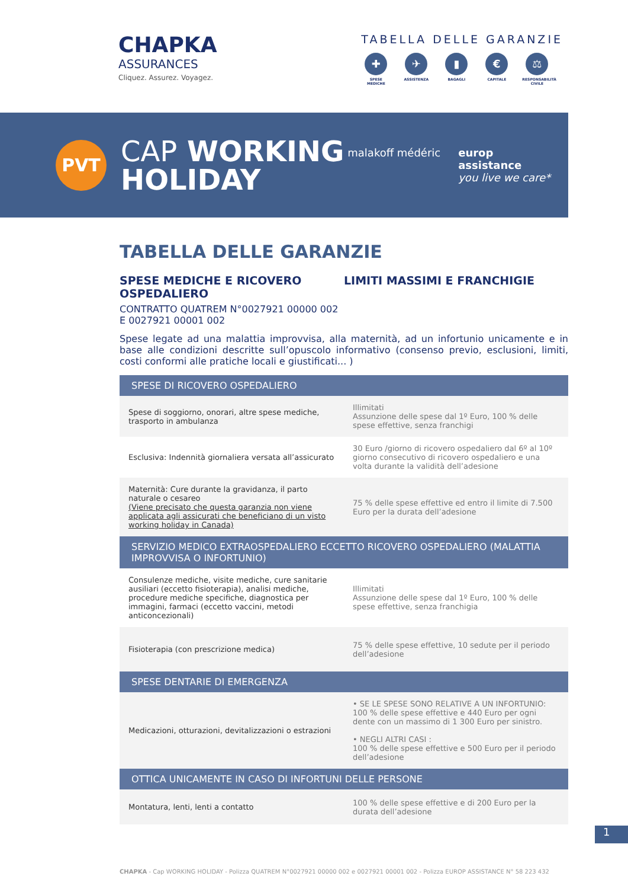CHAPKA
ASSURANCES
Cliquez. Assurez. Voyagez.
TABELLA DELLE GARANZIE
✚
SPESE MEDICHE
✈
ASSISTENZA
▮
BAGAGLI
€
CAPITALE
⚖
RESPONSABILITÀ CIVILE
PVT
CAP WORKING
HOLIDAY
malakoff médéric europ
assistance
you live we care*
TABELLA DELLE GARANZIE
SPESE MEDICHE E RICOVERO OSPEDALIERO
CONTRATTO QUATREM N°0027921 00000 002
E 0027921 00001 002
LIMITI MASSIMI E FRANCHIGIE
Spese legate ad una malattia improvvisa, alla maternità, ad un infortunio unicamente e in base alle condizioni descritte sull’opuscolo informativo (consenso previo, esclusioni, limiti, costi conformi alle pratiche locali e giustificati... )
| SPESE DI RICOVERO OSPEDALIERO | |
| --- | --- |
| Spese di soggiorno, onorari, altre spese mediche, trasporto in ambulanza | Illimitati Assunzione delle spese dal 1º Euro, 100 % delle spese effettive, senza franchigi |
| Esclusiva: Indennità giornaliera versata all’assicurato | 30 Euro /giorno di ricovero ospedaliero dal 6º al 10º giorno consecutivo di ricovero ospedaliero e una volta durante la validità dell’adesione |
| Maternità: Cure durante la gravidanza, il parto naturale o cesareo (Viene precisato che questa garanzia non viene applicata agli assicurati che beneficiano di un visto working holiday in Canada) | 75 % delle spese effettive ed entro il limite di 7.500 Euro per la durata dell’adesione |
| SERVIZIO MEDICO EXTRAOSPEDALIERO ECCETTO RICOVERO OSPEDALIERO (MALATTIA IMPROVVISA O INFORTUNIO) | |
| Consulenze mediche, visite mediche, cure sanitarie ausiliari (eccetto fisioterapia), analisi mediche, procedure mediche specifiche, diagnostica per immagini, farmaci (eccetto vaccini, metodi anticoncezionali) | Illimitati Assunzione delle spese dal 1º Euro, 100 % delle spese effettive, senza franchigia |
| Fisioterapia (con prescrizione medica) | 75 % delle spese effettive, 10 sedute per il periodo dell’adesione |
| SPESE DENTARIE DI EMERGENZA | |
| Medicazioni, otturazioni, devitalizzazioni o estrazioni | • SE LE SPESE SONO RELATIVE A UN INFORTUNIO: 100 % delle spese effettive e 440 Euro per ogni dente con un massimo di 1 300 Euro per sinistro. • NEGLI ALTRI CASI : 100 % delle spese effettive e 500 Euro per il periodo dell’adesione |
| OTTICA UNICAMENTE IN CASO DI INFORTUNI DELLE PERSONE | |
| Montatura, lenti, lenti a contatto | 100 % delle spese effettive e di 200 Euro per la durata dell’adesione |
1
CHAPKA - Cap WORKING HOLIDAY - Polizza QUATREM N°0027921 00000 002 e 0027921 00001 002 - Polizza EUROP ASSISTANCE N° 58 223 432